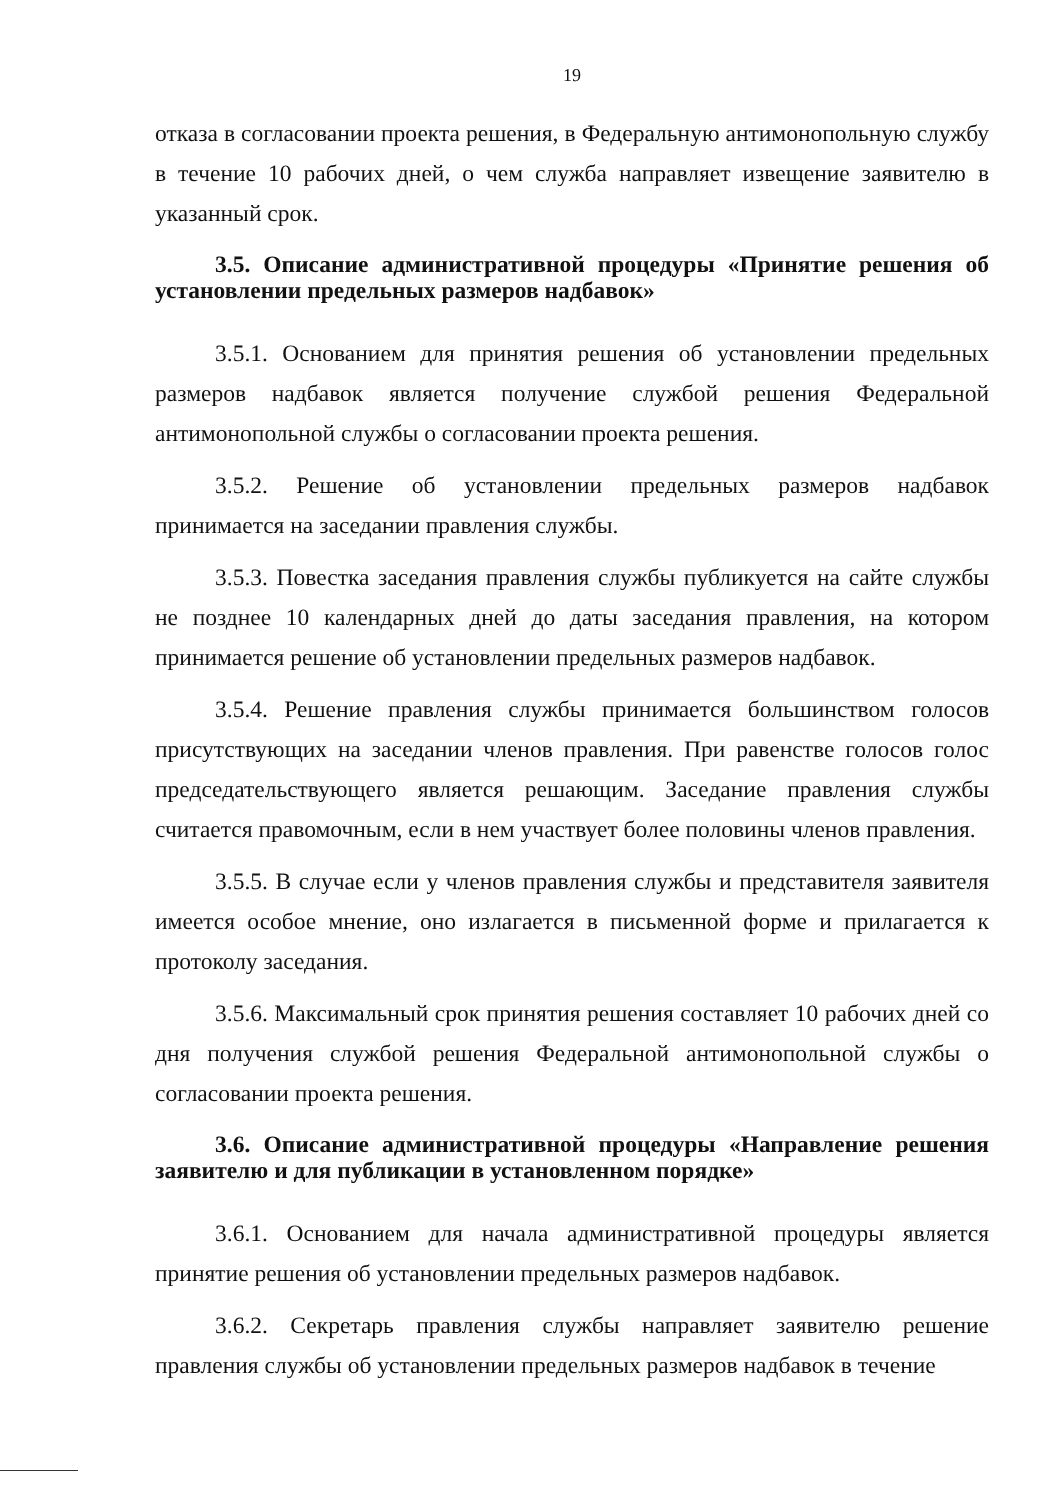19
отказа в согласовании проекта решения, в Федеральную антимонопольную службу в течение 10 рабочих дней, о чем служба направляет извещение заявителю в указанный срок.
3.5. Описание административной процедуры «Принятие решения об установлении предельных размеров надбавок»
3.5.1. Основанием для принятия решения об установлении предельных размеров надбавок является получение службой решения Федеральной антимонопольной службы о согласовании проекта решения.
3.5.2. Решение об установлении предельных размеров надбавок принимается на заседании правления службы.
3.5.3. Повестка заседания правления службы публикуется на сайте службы не позднее 10 календарных дней до даты заседания правления, на котором принимается решение об установлении предельных размеров надбавок.
3.5.4. Решение правления службы принимается большинством голосов присутствующих на заседании членов правления. При равенстве голосов голос председательствующего является решающим. Заседание правления службы считается правомочным, если в нем участвует более половины членов правления.
3.5.5. В случае если у членов правления службы и представителя заявителя имеется особое мнение, оно излагается в письменной форме и прилагается к протоколу заседания.
3.5.6. Максимальный срок принятия решения составляет 10 рабочих дней со дня получения службой решения Федеральной антимонопольной службы о согласовании проекта решения.
3.6. Описание административной процедуры «Направление решения заявителю и для публикации в установленном порядке»
3.6.1. Основанием для начала административной процедуры является принятие решения об установлении предельных размеров надбавок.
3.6.2. Секретарь правления службы направляет заявителю решение правления службы об установлении предельных размеров надбавок в течение